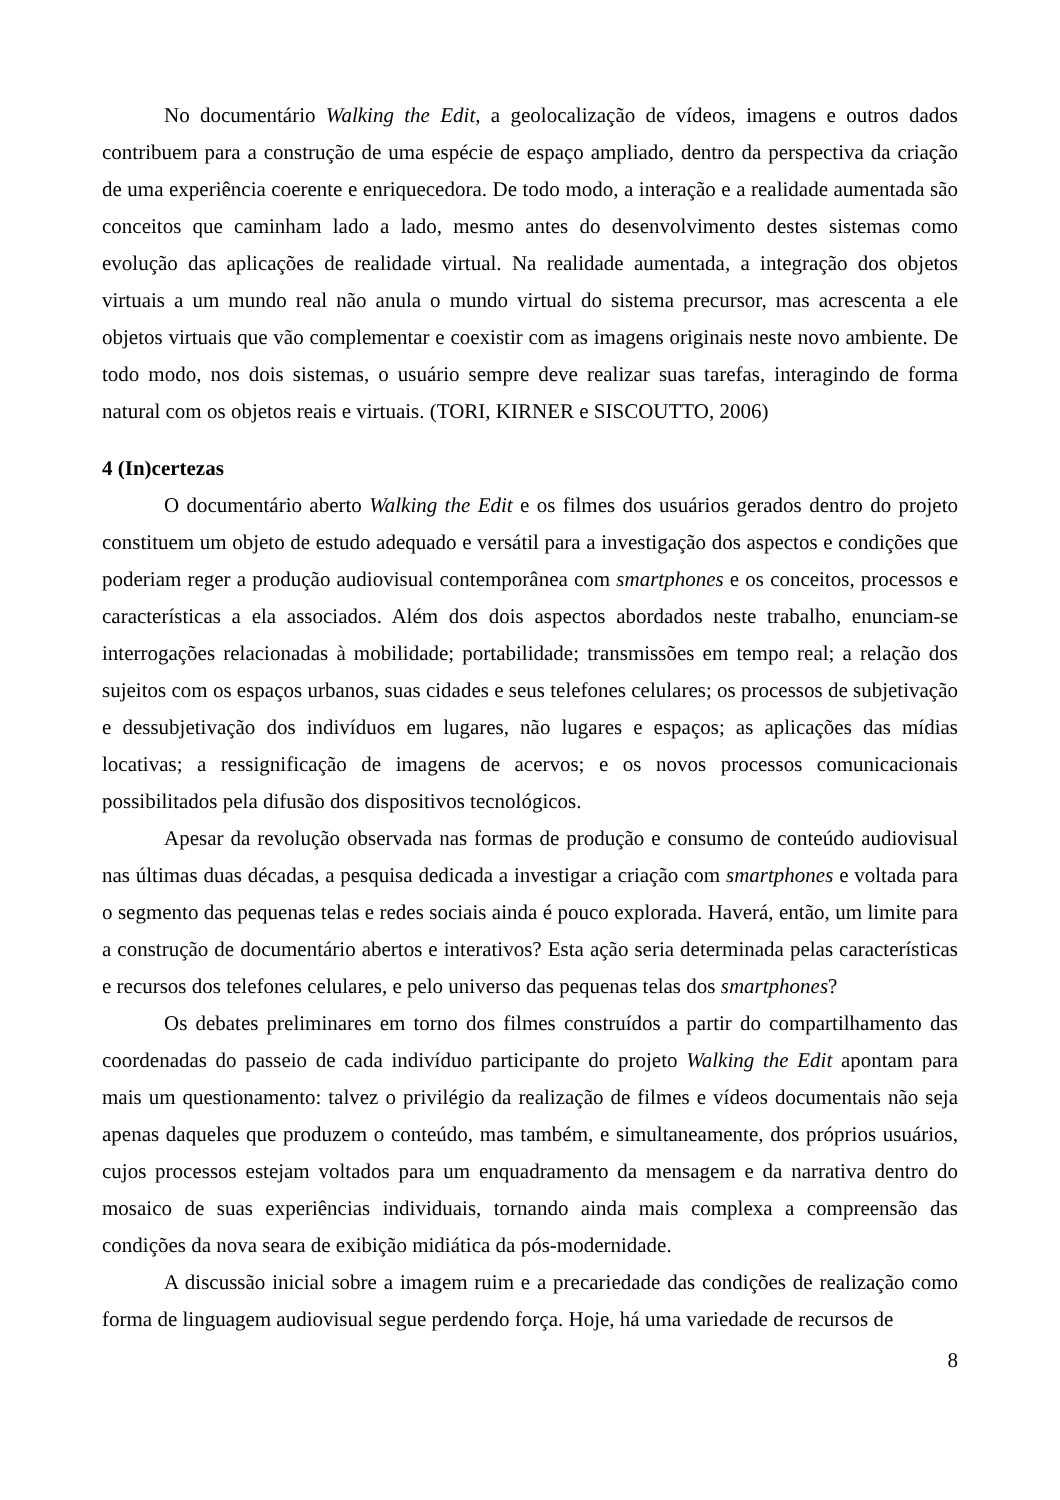No documentário Walking the Edit, a geolocalização de vídeos, imagens e outros dados contribuem para a construção de uma espécie de espaço ampliado, dentro da perspectiva da criação de uma experiência coerente e enriquecedora. De todo modo, a interação e a realidade aumentada são conceitos que caminham lado a lado, mesmo antes do desenvolvimento destes sistemas como evolução das aplicações de realidade virtual. Na realidade aumentada, a integração dos objetos virtuais a um mundo real não anula o mundo virtual do sistema precursor, mas acrescenta a ele objetos virtuais que vão complementar e coexistir com as imagens originais neste novo ambiente. De todo modo, nos dois sistemas, o usuário sempre deve realizar suas tarefas, interagindo de forma natural com os objetos reais e virtuais. (TORI, KIRNER e SISCOUTTO, 2006)
4 (In)certezas
O documentário aberto Walking the Edit e os filmes dos usuários gerados dentro do projeto constituem um objeto de estudo adequado e versátil para a investigação dos aspectos e condições que poderiam reger a produção audiovisual contemporânea com smartphones e os conceitos, processos e características a ela associados. Além dos dois aspectos abordados neste trabalho, enunciam-se interrogações relacionadas à mobilidade; portabilidade; transmissões em tempo real; a relação dos sujeitos com os espaços urbanos, suas cidades e seus telefones celulares; os processos de subjetivação e dessubjetivação dos indivíduos em lugares, não lugares e espaços; as aplicações das mídias locativas; a ressignificação de imagens de acervos; e os novos processos comunicacionais possibilitados pela difusão dos dispositivos tecnológicos.
Apesar da revolução observada nas formas de produção e consumo de conteúdo audiovisual nas últimas duas décadas, a pesquisa dedicada a investigar a criação com smartphones e voltada para o segmento das pequenas telas e redes sociais ainda é pouco explorada. Haverá, então, um limite para a construção de documentário abertos e interativos? Esta ação seria determinada pelas características e recursos dos telefones celulares, e pelo universo das pequenas telas dos smartphones?
Os debates preliminares em torno dos filmes construídos a partir do compartilhamento das coordenadas do passeio de cada indivíduo participante do projeto Walking the Edit apontam para mais um questionamento: talvez o privilégio da realização de filmes e vídeos documentais não seja apenas daqueles que produzem o conteúdo, mas também, e simultaneamente, dos próprios usuários, cujos processos estejam voltados para um enquadramento da mensagem e da narrativa dentro do mosaico de suas experiências individuais, tornando ainda mais complexa a compreensão das condições da nova seara de exibição midiática da pós-modernidade.
A discussão inicial sobre a imagem ruim e a precariedade das condições de realização como forma de linguagem audiovisual segue perdendo força. Hoje, há uma variedade de recursos de
8